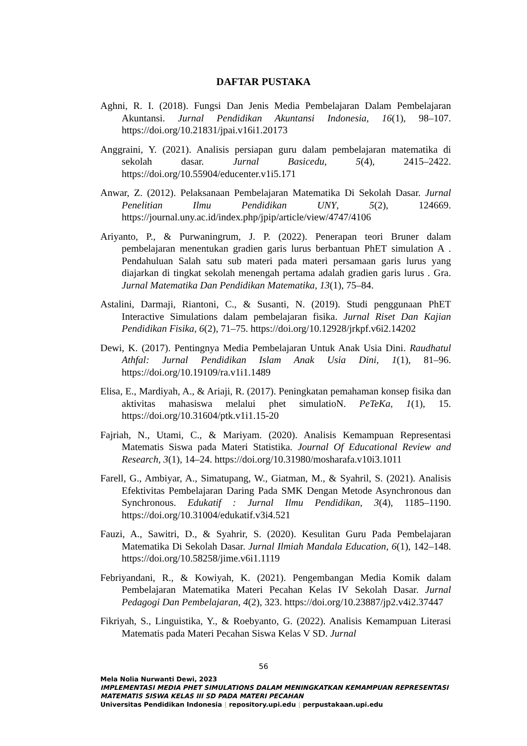DAFTAR PUSTAKA
Aghni, R. I. (2018). Fungsi Dan Jenis Media Pembelajaran Dalam Pembelajaran Akuntansi. Jurnal Pendidikan Akuntansi Indonesia, 16(1), 98–107. https://doi.org/10.21831/jpai.v16i1.20173
Anggraini, Y. (2021). Analisis persiapan guru dalam pembelajaran matematika di sekolah dasar. Jurnal Basicedu, 5(4), 2415–2422. https://doi.org/10.55904/educenter.v1i5.171
Anwar, Z. (2012). Pelaksanaan Pembelajaran Matematika Di Sekolah Dasar. Jurnal Penelitian Ilmu Pendidikan UNY, 5(2), 124669. https://journal.uny.ac.id/index.php/jpip/article/view/4747/4106
Ariyanto, P., & Purwaningrum, J. P. (2022). Penerapan teori Bruner dalam pembelajaran menentukan gradien garis lurus berbantuan PhET simulation A . Pendahuluan Salah satu sub materi pada materi persamaan garis lurus yang diajarkan di tingkat sekolah menengah pertama adalah gradien garis lurus . Gra. Jurnal Matematika Dan Pendidikan Matematika, 13(1), 75–84.
Astalini, Darmaji, Riantoni, C., & Susanti, N. (2019). Studi penggunaan PhET Interactive Simulations dalam pembelajaran fisika. Jurnal Riset Dan Kajian Pendidikan Fisika, 6(2), 71–75. https://doi.org/10.12928/jrkpf.v6i2.14202
Dewi, K. (2017). Pentingnya Media Pembelajaran Untuk Anak Usia Dini. Raudhatul Athfal: Jurnal Pendidikan Islam Anak Usia Dini, 1(1), 81–96. https://doi.org/10.19109/ra.v1i1.1489
Elisa, E., Mardiyah, A., & Ariaji, R. (2017). Peningkatan pemahaman konsep fisika dan aktivitas mahasiswa melalui phet simulatioN. PeTeKa, 1(1), 15. https://doi.org/10.31604/ptk.v1i1.15-20
Fajriah, N., Utami, C., & Mariyam. (2020). Analisis Kemampuan Representasi Matematis Siswa pada Materi Statistika. Journal Of Educational Review and Research, 3(1), 14–24. https://doi.org/10.31980/mosharafa.v10i3.1011
Farell, G., Ambiyar, A., Simatupang, W., Giatman, M., & Syahril, S. (2021). Analisis Efektivitas Pembelajaran Daring Pada SMK Dengan Metode Asynchronous dan Synchronous. Edukatif : Jurnal Ilmu Pendidikan, 3(4), 1185–1190. https://doi.org/10.31004/edukatif.v3i4.521
Fauzi, A., Sawitri, D., & Syahrir, S. (2020). Kesulitan Guru Pada Pembelajaran Matematika Di Sekolah Dasar. Jurnal Ilmiah Mandala Education, 6(1), 142–148. https://doi.org/10.58258/jime.v6i1.1119
Febriyandani, R., & Kowiyah, K. (2021). Pengembangan Media Komik dalam Pembelajaran Matematika Materi Pecahan Kelas IV Sekolah Dasar. Jurnal Pedagogi Dan Pembelajaran, 4(2), 323. https://doi.org/10.23887/jp2.v4i2.37447
Fikriyah, S., Linguistika, Y., & Roebyanto, G. (2022). Analisis Kemampuan Literasi Matematis pada Materi Pecahan Siswa Kelas V SD. Jurnal
56
Mela Nolia Nurwanti Dewi, 2023
IMPLEMENTASI MEDIA PHET SIMULATIONS DALAM MENINGKATKAN KEMAMPUAN REPRESENTASI MATEMATIS SISWA KELAS III SD PADA MATERI PECAHAN
Universitas Pendidikan Indonesia | repository.upi.edu | perpustakaan.upi.edu